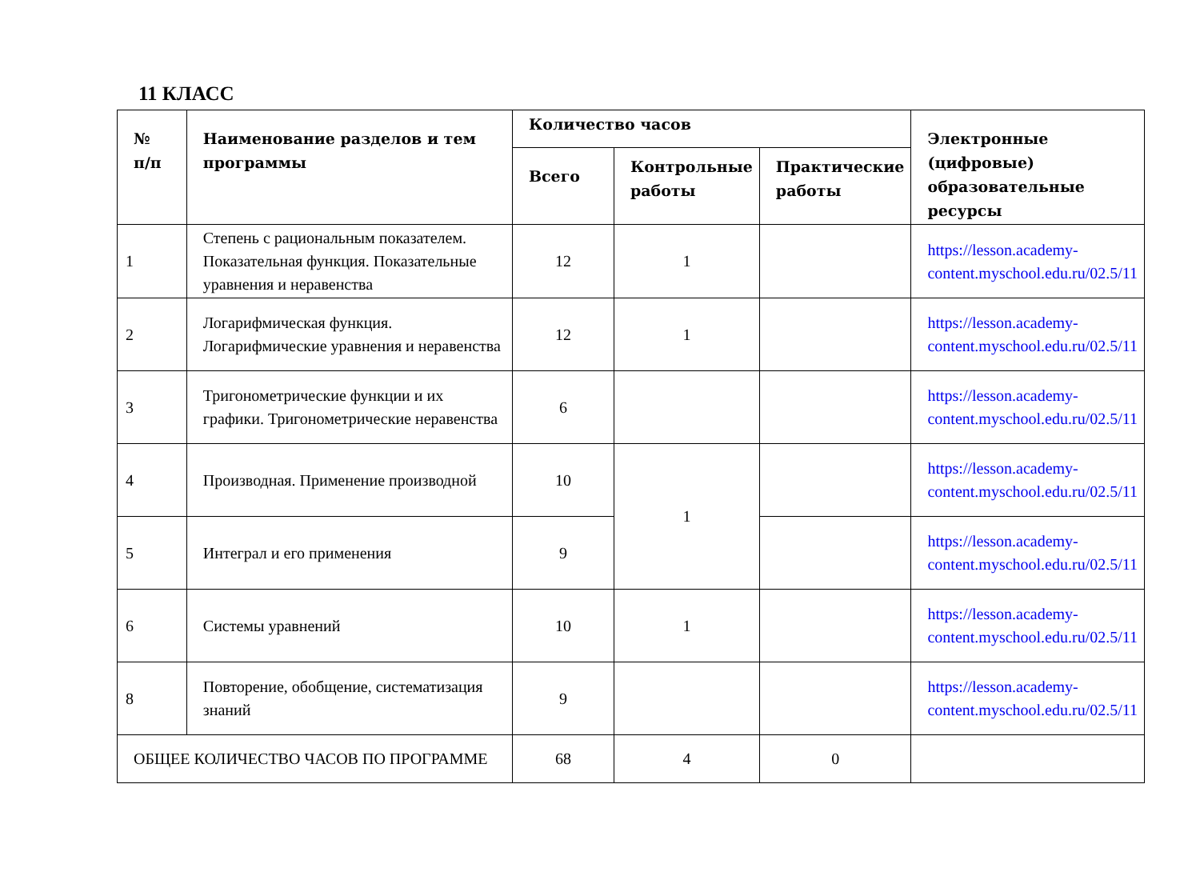11 КЛАСС
| № п/п | Наименование разделов и тем программы | Количество часов | | | Электронные (цифровые) образовательные ресурсы |
| --- | --- | --- | --- | --- | --- |
| | | Всего | Контрольные работы | Практические работы | |
| 1 | Степень с рациональным показателем. Показательная функция. Показательные уравнения и неравенства | 12 | 1 | | https://lesson.academy-content.myschool.edu.ru/02.5/11 |
| 2 | Логарифмическая функция. Логарифмические уравнения и неравенства | 12 | 1 | | https://lesson.academy-content.myschool.edu.ru/02.5/11 |
| 3 | Тригонометрические функции и их графики. Тригонометрические неравенства | 6 | | | https://lesson.academy-content.myschool.edu.ru/02.5/11 |
| 4 | Производная. Применение производной | 10 | 1 | | https://lesson.academy-content.myschool.edu.ru/02.5/11 |
| 5 | Интеграл и его применения | 9 | | | https://lesson.academy-content.myschool.edu.ru/02.5/11 |
| 6 | Системы уравнений | 10 | 1 | | https://lesson.academy-content.myschool.edu.ru/02.5/11 |
| 8 | Повторение, обобщение, систематизация знаний | 9 | | | https://lesson.academy-content.myschool.edu.ru/02.5/11 |
| ОБЩЕЕ КОЛИЧЕСТВО ЧАСОВ ПО ПРОГРАММЕ | | 68 | 4 | 0 | |